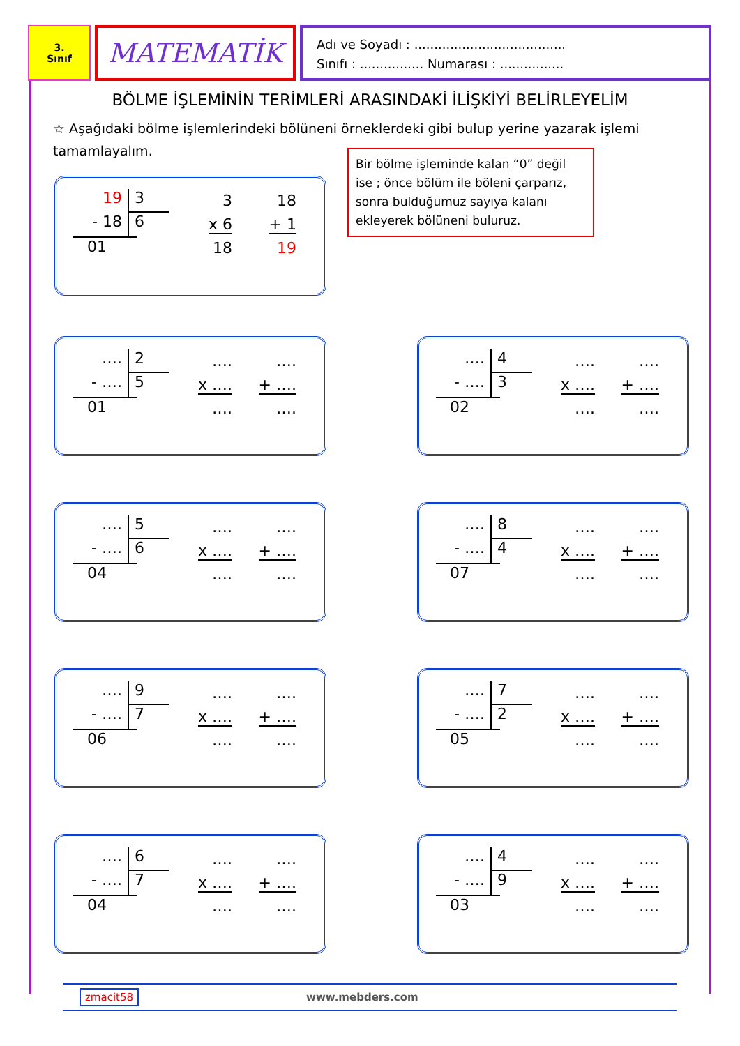3.
Sınıf
MATEMATİK
Adı ve Soyadı : ......................................
Sınıfı : ................ Numarası : ................
BÖLME İŞLEMİNİN TERİMLERİ ARASINDAKİ İLİŞKİYİ BELİRLEYELİM
☆ Aşağıdaki bölme işlemlerindeki bölüneni örneklerdeki gibi bulup yerine yazarak işlemi tamamlayalım.
Bir bölme işleminde kalan “0” değil ise ; önce bölüm ile böleni çarparız, sonra bulduğumuz sayıya kalanı ekleyerek bölüneni buluruz.
19 3
- 18 6
01
3
x 6
18
18
+ 1
19
…. 2
- …. 5
01
….
x ….
….
….
+ ….
….
…. 4
- …. 3
02
….
x ….
….
….
+ ….
….
…. 5
- …. 6
04
….
x ….
….
….
+ ….
….
…. 8
- …. 4
07
….
x ….
….
….
+ ….
….
…. 9
- …. 7
06
….
x ….
….
….
+ ….
….
…. 7
- …. 2
05
….
x ….
….
….
+ ….
….
…. 6
- …. 7
04
….
x ….
….
….
+ ….
….
…. 4
- …. 9
03
….
x ….
….
….
+ ….
….
zmacit58 www.mebders.com